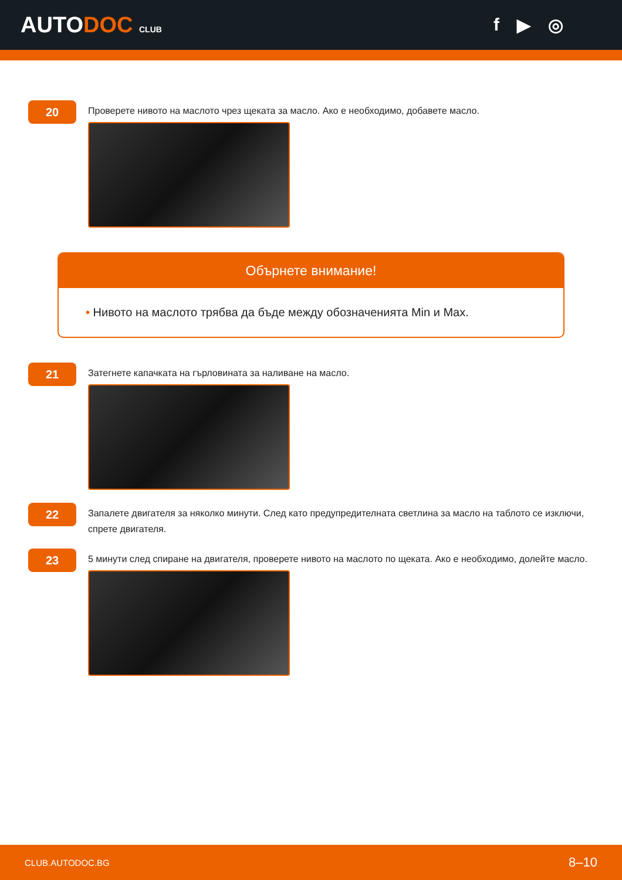AUTODOC CLUB
f ▶ ◎
20
Проверете нивото на маслото чрез щеката за масло. Ако е необходимо, добавете масло.
Обърнете внимание!
• Нивото на маслото трябва да бъде между обозначенията Min и Max.
21
Затегнете капачката на гърловината за наливане на масло.
22
Запалете двигателя за няколко минути. След като предупредителната светлина за масло на таблото се изключи, спрете двигателя.
23
5 минути след спиране на двигателя, проверете нивото на маслото по щеката. Ако е необходимо, долейте масло.
CLUB.AUTODOC.BG 8–10